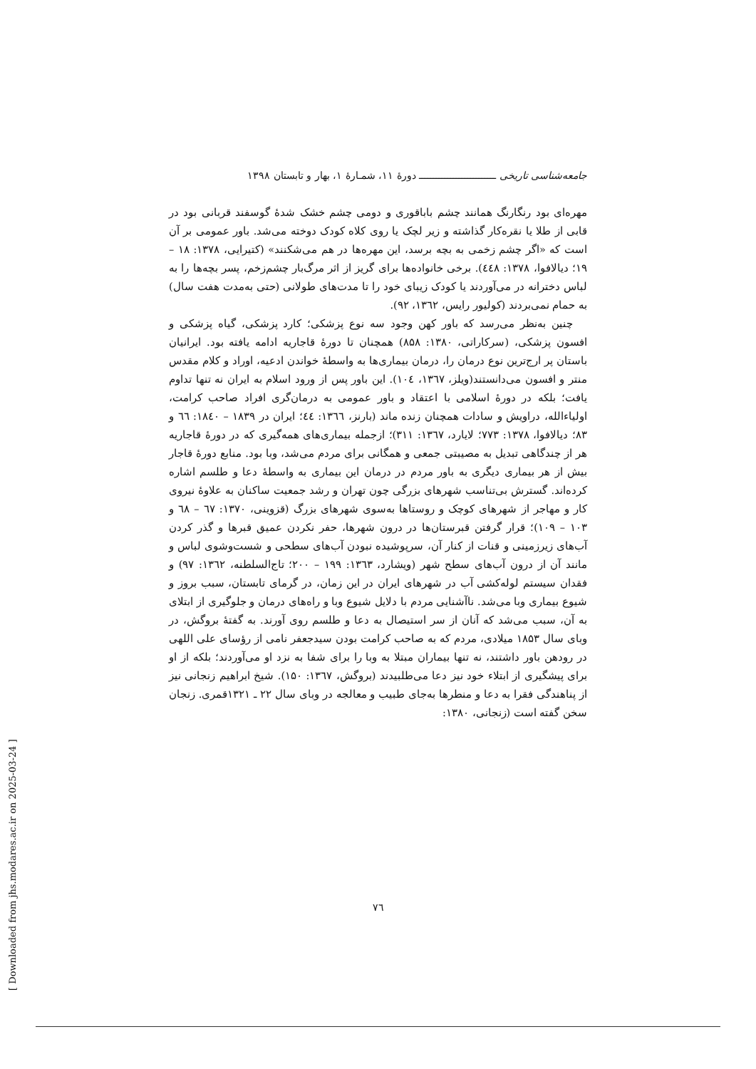جامعه‌شناسی تاریخی ـــــــــــــــــــــــــــ دورهٔ ۱۱، شمـارهٔ ۱، بهار و تابستان ۱۳۹۸
مهره‌ای بود رنگارنگ همانند چشم باباقوری و دومی چشم خشک شدهٔ گوسفند قربانی بود در قابی از طلا یا نقره‌کار گذاشته و زیر لچک یا روی کلاه کودک دوخته می‌شد. باور عمومی بر آن است که «اگر چشم زخمی به بچه برسد، این مهره‌ها در هم می‌شکنند» (کتیرایی، ۱۳۷۸: ۱۸ – ۱۹؛ دیالافوا، ۱۳۷۸: ٤٤٨). برخی خانواده‌ها برای گریز از اثر مرگ‌بار چشم‌زخم، پسر بچه‌ها را به لباس دخترانه در می‌آوردند یا کودک زیبای خود را تا مدت‌های طولانی (حتی به‌مدت هفت سال) به حمام نمی‌بردند (کولیور رایس، ۱۳٦۲، ۹۲).
چنین به‌نظر می‌رسد که باور کهن وجود سه نوع پزشکی؛ کارد پزشکی، گیاه پزشکی و افسون پزشکی، (سرکاراتی، ۱۳۸۰: ۸۵۸) همچنان تا دورهٔ قاجاریه ادامه یافته بود. ایرانیان باستان پر ارج‌ترین نوع درمان را، درمان بیماری‌ها به واسطهٔ خواندن ادعیه، اوراد و کلام مقدس منتر و افسون می‌دانستند(ویلز، ۱۳٦۷، ۱۰٤). این باور پس از ورود اسلام به ایران نه تنها تداوم یافت؛ بلکه در دورهٔ اسلامی با اعتقاد و باور عمومی به درمان‌گری افراد صاحب کرامت، اولیاءالله، دراویش و سادات همچنان زنده ماند (بارنز، ۱۳٦٦: ٤٤؛ ایران در ۱۸۳۹ – ۱۸٤۰: ٦٦ و ۸۳؛ دیالافوا، ۱۳۷۸: ۷۷۳؛ لایارد، ۱۳٦۷: ۳۱۱)؛ ازجمله بیماری‌های همه‌گیری که در دورهٔ قاجاریه هر از چندگاهی تبدیل به مصیبتی جمعی و همگانی برای مردم می‌شد، وبا بود. منابع دورهٔ قاجار بیش از هر بیماری دیگری به باور مردم در درمان این بیماری به واسطهٔ دعا و طلسم اشاره کرده‌اند. گسترش بی‌تناسب شهرهای بزرگی چون تهران و رشد جمعیت ساکنان به علاوهٔ نیروی کار و مهاجر از شهرهای کوچک و روستاها به‌سوی شهرهای بزرگ (قزوینی، ۱۳۷۰: ٦۷ – ٦۸ و ۱۰۳ – ۱۰۹)؛ قرار گرفتن قبرستان‌ها در درون شهرها، حفر نکردن عمیق قبرها و گذر کردن آب‌های زیرزمینی و قنات از کنار آن، سرپوشیده نبودن آب‌های سطحی و شست‌وشوی لباس و مانند آن از درون آب‌های سطح شهر (ویشارد، ۱۳٦۳: ۱۹۹ – ۲۰۰؛ تاج‌السلطنه، ۱۳٦۲: ۹۷) و فقدان سیستم لوله‌کشی آب در شهرهای ایران در این زمان، در گرمای تابستان، سبب بروز و شیوع بیماری وبا می‌شد. ناآشنایی مردم با دلایل شیوع وبا و راه‌های درمان و جلوگیری از ابتلای به آن، سبب می‌شد که آنان از سر استیصال به دعا و طلسم روی آورند. به گفتهٔ بروگش، در وبای سال ۱۸۵۳ میلادی، مردم که به صاحب کرامت بودن سیدجعفر نامی از رؤسای علی اللهی در رودهن باور داشتند، نه تنها بیماران مبتلا به وبا را برای شفا به نزد او می‌آوردند؛ بلکه از او برای پیشگیری از ابتلاء خود نیز دعا می‌طلبیدند (بروگش، ۱۳٦۷: ۱۵۰). شیخ ابراهیم زنجانی نیز از پناهندگی فقرا به دعا و منطرها به‌جای طبیب و معالجه در وبای سال ۲۲ ـ ۱۳۲۱قمری. زنجان سخن گفته است (زنجانی، ۱۳۸۰:
۷٦
[ Downloaded from jhs.modares.ac.ir on 2025-03-24 ]